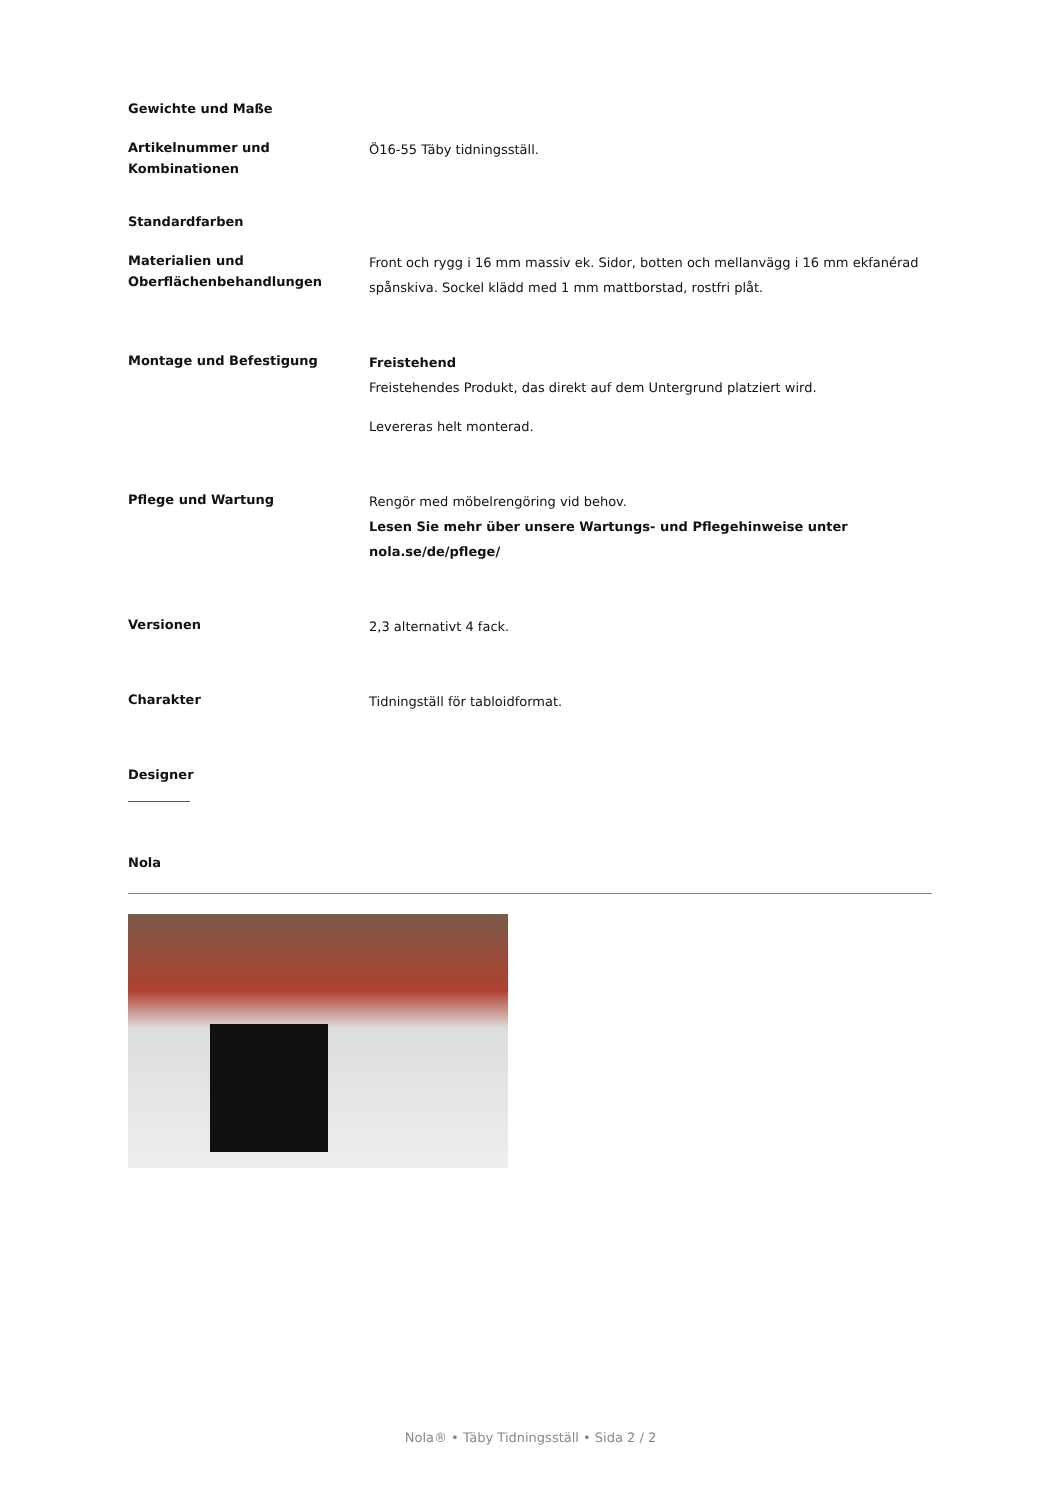Gewichte und Maße
Artikelnummer und Kombinationen
Ö16-55 Täby tidningsställ.
Standardfarben
Materialien und Oberflächenbehandlungen
Front och rygg i 16 mm massiv ek. Sidor, botten och mellanvägg i 16 mm ekfanérad spånskiva. Sockel klädd med 1 mm mattborstad, rostfri plåt.
Montage und Befestigung
Freistehend
Freistehendes Produkt, das direkt auf dem Untergrund platziert wird.
Levereras helt monterad.
Pflege und Wartung
Rengör med möbelrengöring vid behov.
Lesen Sie mehr über unsere Wartungs- und Pflegehinweise unter nola.se/de/pflege/
Versionen
2,3 alternativt 4 fack.
Charakter
Tidningställ för tabloidformat.
Designer
Nola
Nola® • Täby Tidningsställ • Sida 2 / 2